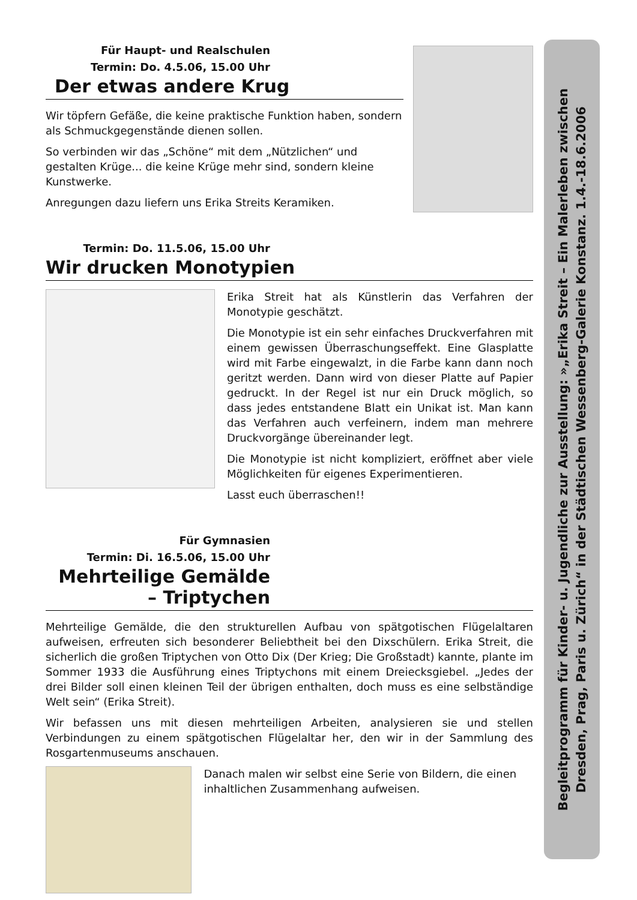Für Haupt- und Realschulen
Termin: Do. 4.5.06, 15.00 Uhr
Der etwas andere Krug
Wir töpfern Gefäße, die keine praktische Funktion haben, sondern als Schmuckgegenstände dienen sollen.
So verbinden wir das „Schöne“ mit dem „Nützlichen“ und gestalten Krüge... die keine Krüge mehr sind, sondern kleine Kunstwerke.
Anregungen dazu liefern uns Erika Streits Keramiken.
Termin: Do. 11.5.06, 15.00 Uhr
Wir drucken Monotypien
Erika Streit hat als Künstlerin das Verfahren der Monotypie geschätzt.
Die Monotypie ist ein sehr einfaches Druckverfahren mit einem gewissen Überraschungseffekt. Eine Glasplatte wird mit Farbe eingewalzt, in die Farbe kann dann noch geritzt werden. Dann wird von dieser Platte auf Papier gedruckt. In der Regel ist nur ein Druck möglich, so dass jedes entstandene Blatt ein Unikat ist. Man kann das Verfahren auch verfeinern, indem man mehrere Druckvorgänge übereinander legt.
Die Monotypie ist nicht kompliziert, eröffnet aber viele Möglichkeiten für eigenes Experimentieren.
Lasst euch überraschen!!
Für Gymnasien
Termin: Di. 16.5.06, 15.00 Uhr
Mehrteilige Gemälde
– Triptychen
Mehrteilige Gemälde, die den strukturellen Aufbau von spätgotischen Flügelaltaren aufweisen, erfreuten sich besonderer Beliebtheit bei den Dixschülern. Erika Streit, die sicherlich die großen Triptychen von Otto Dix (Der Krieg; Die Großstadt) kannte, plante im Sommer 1933 die Ausführung eines Triptychons mit einem Dreiecksgiebel. „Jedes der drei Bilder soll einen kleinen Teil der übrigen enthalten, doch muss es eine selbständige Welt sein“ (Erika Streit).
Wir befassen uns mit diesen mehrteiligen Arbeiten, analysieren sie und stellen Verbindungen zu einem spätgotischen Flügelaltar her, den wir in der Sammlung des Rosgartenmuseums anschauen.
Danach malen wir selbst eine Serie von Bildern, die einen inhaltlichen Zusammenhang aufweisen.
Begleitprogramm für Kinder- u. Jugendliche zur Ausstellung: »„Erika Streit – Ein Malerleben zwischen
Dresden, Prag, Paris u. Zürich“ in der Städtischen Wessenberg-Galerie Konstanz. 1.4.-18.6.2006